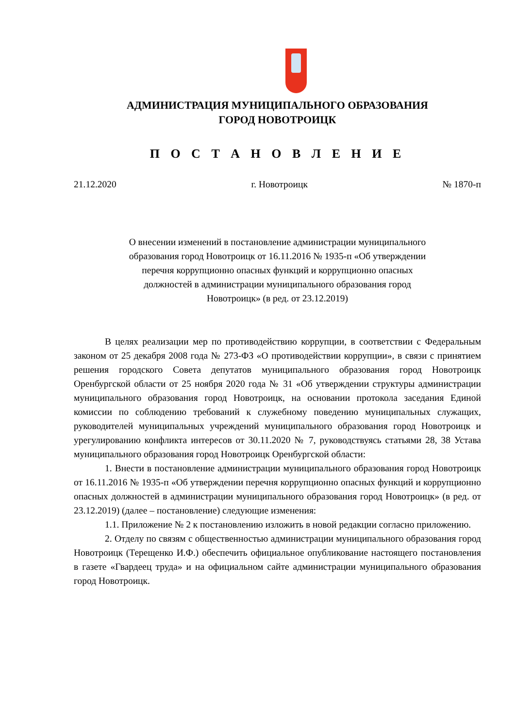АДМИНИСТРАЦИЯ МУНИЦИПАЛЬНОГО ОБРАЗОВАНИЯ
ГОРОД НОВОТРОИЦК
П О С Т А Н О В Л Е Н И Е
21.12.2020 г. Новотроицк № 1870-п
О внесении изменений в постановление администрации муниципального
образования город Новотроицк от 16.11.2016 № 1935-п «Об утверждении
перечня коррупционно опасных функций и коррупционно опасных
должностей в администрации муниципального образования город
Новотроицк» (в ред. от 23.12.2019)
В целях реализации мер по противодействию коррупции, в соответствии с Федеральным законом от 25 декабря 2008 года № 273-ФЗ «О противодействии коррупции», в связи с принятием решения городского Совета депутатов муниципального образования город Новотроицк Оренбургской области от 25 ноября 2020 года № 31 «Об утверждении структуры администрации муниципального образования город Новотроицк, на основании протокола заседания Единой комиссии по соблюдению требований к служебному поведению муниципальных служащих, руководителей муниципальных учреждений муниципального образования город Новотроицк и урегулированию конфликта интересов от 30.11.2020 № 7, руководствуясь статьями 28, 38 Устава муниципального образования город Новотроицк Оренбургской области:
1. Внести в постановление администрации муниципального образования город Новотроицк от 16.11.2016 № 1935-п «Об утверждении перечня коррупционно опасных функций и коррупционно опасных должностей в администрации муниципального образования город Новотроицк» (в ред. от 23.12.2019) (далее – постановление) следующие изменения:
1.1. Приложение № 2 к постановлению изложить в новой редакции согласно приложению.
2. Отделу по связям с общественностью администрации муниципального образования город Новотроицк (Терещенко И.Ф.) обеспечить официальное опубликование настоящего постановления в газете «Гвардеец труда» и на официальном сайте администрации муниципального образования город Новотроицк.